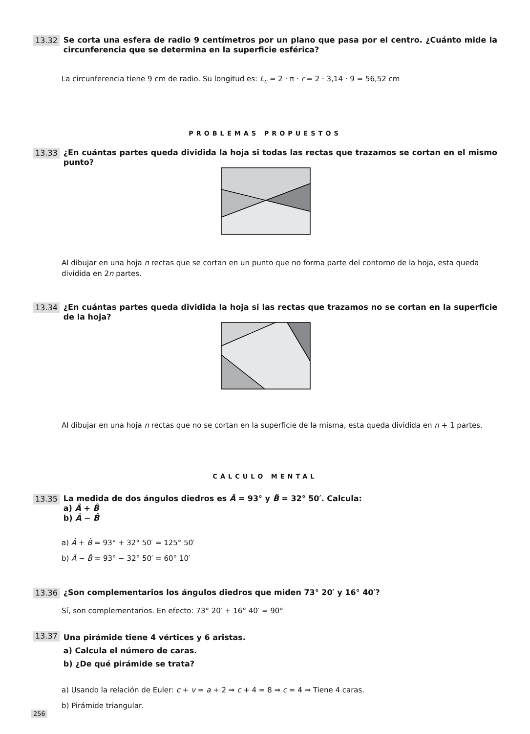13.32
Se corta una esfera de radio 9 centímetros por un plano que pasa por el centro. ¿Cuánto mide la circunferencia que se determina en la superficie esférica?
La circunferencia tiene 9 cm de radio. Su longitud es: L<sub>c</sub> = 2 · π · r = 2 · 3,14 · 9 = 56,52 cm
PROBLEMAS PROPUESTOS
13.33
¿En cuántas partes queda dividida la hoja si todas las rectas que trazamos se cortan en el mismo punto?
Al dibujar en una hoja n rectas que se cortan en un punto que no forma parte del contorno de la hoja, esta queda dividida en 2n partes.
13.34
¿En cuántas partes queda dividida la hoja si las rectas que trazamos no se cortan en la superficie de la hoja?
Al dibujar en una hoja n rectas que no se cortan en la superficie de la misma, esta queda dividida en n + 1 partes.
CÁLCULO MENTAL
13.35
La medida de dos ángulos diedros es Â = 93° y B̂ = 32° 50′. Calcula:
a) Â + B̂
b) Â − B̂
a) Â + B̂ = 93° + 32° 50′ = 125° 50′
b) Â − B̂ = 93° − 32° 50′ = 60° 10′
13.36
¿Son complementarios los ángulos diedros que miden 73° 20′ y 16° 40′?
Sí, son complementarios. En efecto: 73° 20′ + 16° 40′ = 90°
13.37
Una pirámide tiene 4 vértices y 6 aristas.
a) Calcula el número de caras.
b) ¿De qué pirámide se trata?
a) Usando la relación de Euler: c + v = a + 2 ⇒ c + 4 = 8 ⇒ c = 4 ⇒ Tiene 4 caras.
b) Pirámide triangular.
256